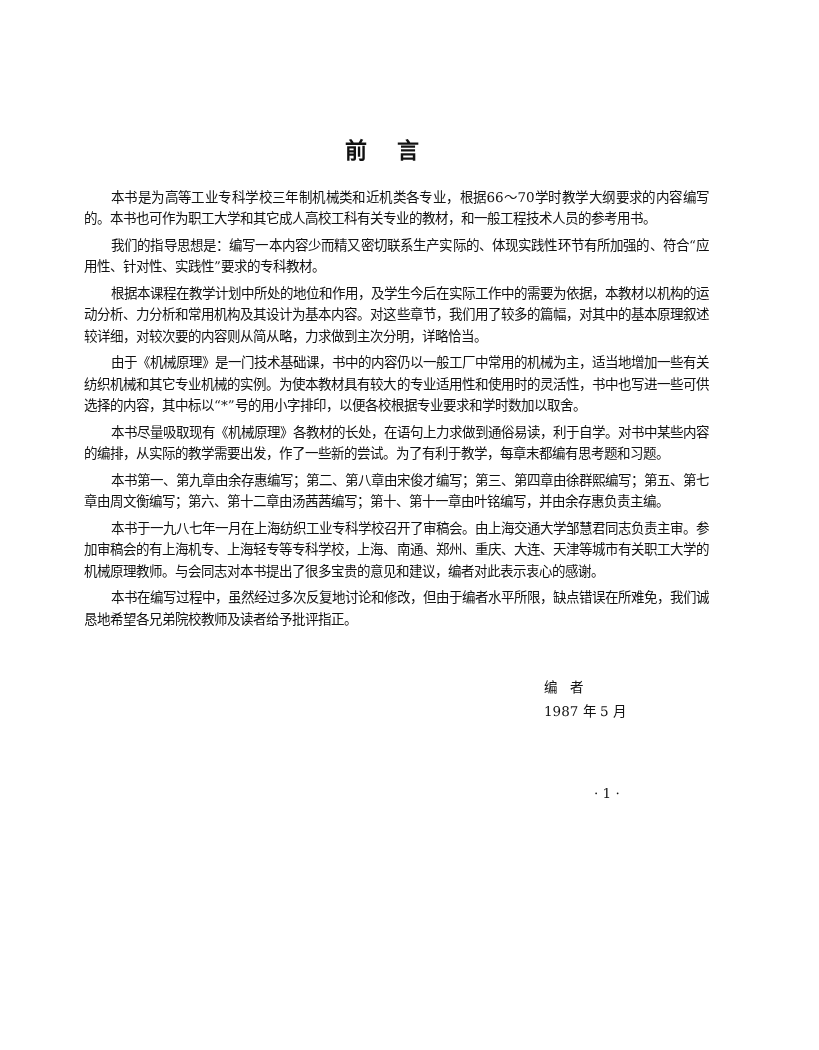前言
本书是为高等工业专科学校三年制机械类和近机类各专业，根据66～70学时教学大纲要求的内容编写的。本书也可作为职工大学和其它成人高校工科有关专业的教材，和一般工程技术人员的参考用书。
我们的指导思想是：编写一本内容少而精又密切联系生产实际的、体现实践性环节有所加强的、符合“应用性、针对性、实践性”要求的专科教材。
根据本课程在教学计划中所处的地位和作用，及学生今后在实际工作中的需要为依据，本教材以机构的运动分析、力分析和常用机构及其设计为基本内容。对这些章节，我们用了较多的篇幅，对其中的基本原理叙述较详细，对较次要的内容则从简从略，力求做到主次分明，详略恰当。
由于《机械原理》是一门技术基础课，书中的内容仍以一般工厂中常用的机械为主，适当地增加一些有关纺织机械和其它专业机械的实例。为使本教材具有较大的专业适用性和使用时的灵活性，书中也写进一些可供选择的内容，其中标以“*”号的用小字排印，以便各校根据专业要求和学时数加以取舍。
本书尽量吸取现有《机械原理》各教材的长处，在语句上力求做到通俗易读，利于自学。对书中某些内容的编排，从实际的教学需要出发，作了一些新的尝试。为了有利于教学，每章末都编有思考题和习题。
本书第一、第九章由余存惠编写；第二、第八章由宋俊才编写；第三、第四章由徐群熙编写；第五、第七章由周文衡编写；第六、第十二章由汤茜茜编写；第十、第十一章由叶铭编写，并由余存惠负责主编。
本书于一九八七年一月在上海纺织工业专科学校召开了审稿会。由上海交通大学邹慧君同志负责主审。参加审稿会的有上海机专、上海轻专等专科学校，上海、南通、郑州、重庆、大连、天津等城市有关职工大学的机械原理教师。与会同志对本书提出了很多宝贵的意见和建议，编者对此表示衷心的感谢。
本书在编写过程中，虽然经过多次反复地讨论和修改，但由于编者水平所限，缺点错误在所难免，我们诚恳地希望各兄弟院校教师及读者给予批评指正。
编　者
1987 年 5 月
· 1 ·